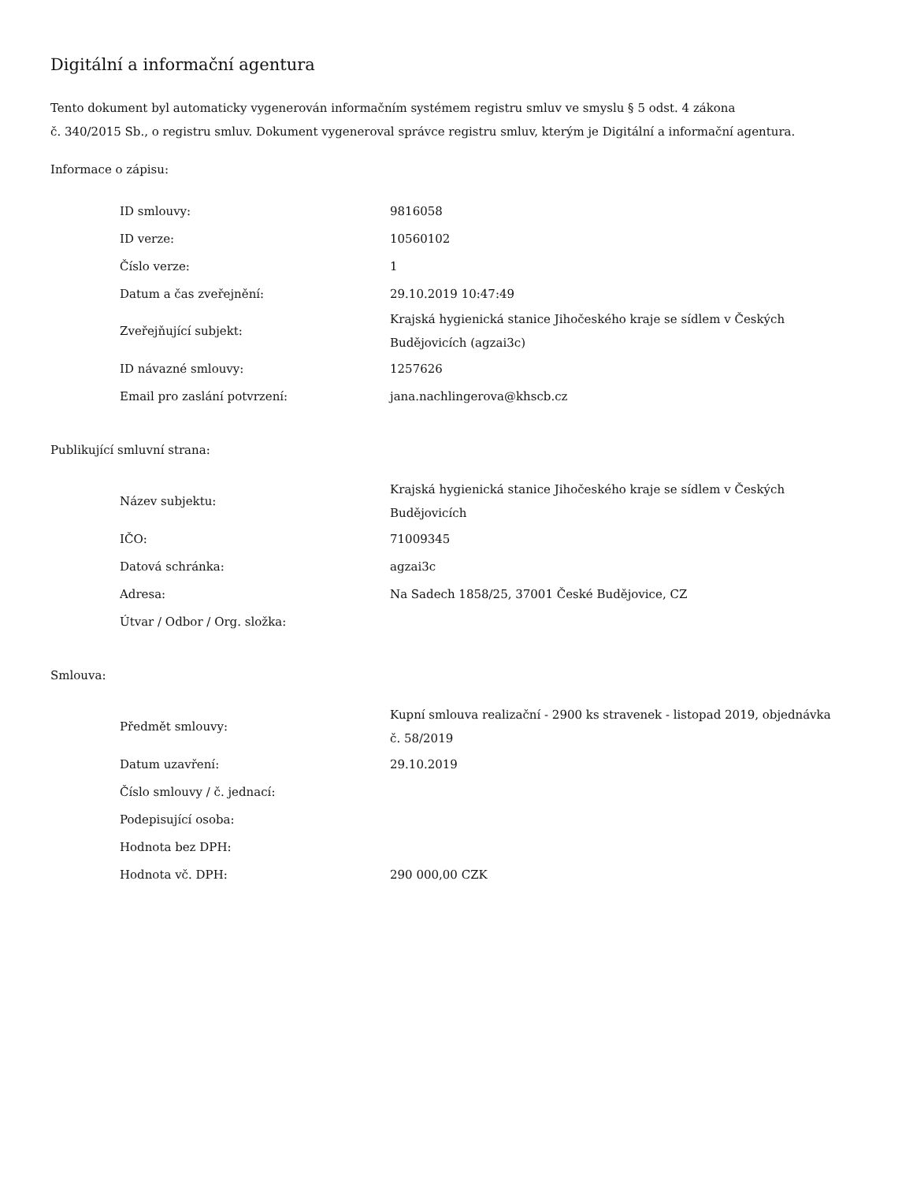Digitální a informační agentura
Tento dokument byl automaticky vygenerován informačním systémem registru smluv ve smyslu § 5 odst. 4 zákona
č. 340/2015 Sb., o registru smluv. Dokument vygeneroval správce registru smluv, kterým je Digitální a informační agentura.
Informace o zápisu:
| ID smlouvy: | 9816058 |
| ID verze: | 10560102 |
| Číslo verze: | 1 |
| Datum a čas zveřejnění: | 29.10.2019 10:47:49 |
| Zveřejňující subjekt: | Krajská hygienická stanice Jihočeského kraje se sídlem v Českých Budějovicích (agzai3c) |
| ID návazné smlouvy: | 1257626 |
| Email pro zaslání potvrzení: | jana.nachlingerova@khscb.cz |
Publikující smluvní strana:
| Název subjektu: | Krajská hygienická stanice Jihočeského kraje se sídlem v Českých Budějovicích |
| IČO: | 71009345 |
| Datová schránka: | agzai3c |
| Adresa: | Na Sadech 1858/25, 37001 České Budějovice, CZ |
| Útvar / Odbor / Org. složka: | |
Smlouva:
| Předmět smlouvy: | Kupní smlouva realizační - 2900 ks stravenek - listopad 2019, objednávka č. 58/2019 |
| Datum uzavření: | 29.10.2019 |
| Číslo smlouvy / č. jednací: | |
| Podepisující osoba: | |
| Hodnota bez DPH: | |
| Hodnota vč. DPH: | 290 000,00 CZK |